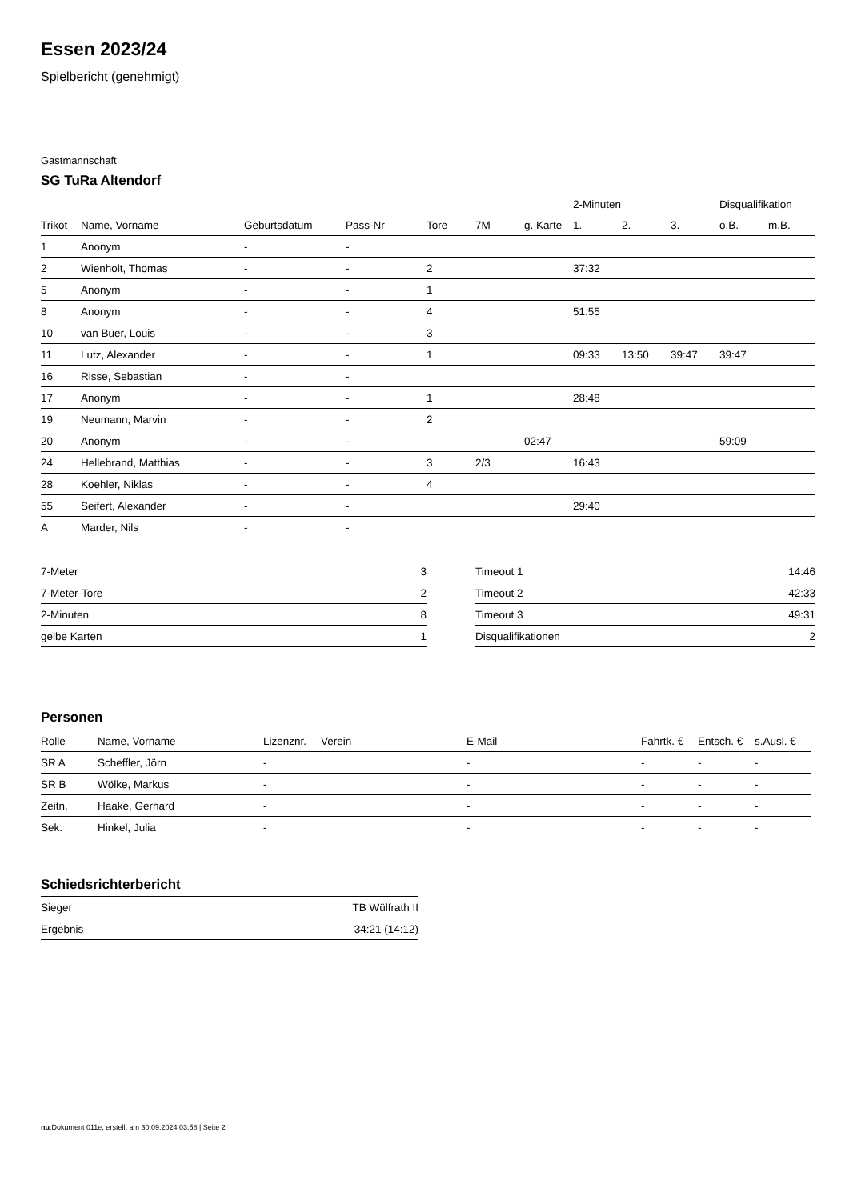Essen 2023/24
Spielbericht (genehmigt)
Gastmannschaft
SG TuRa Altendorf
| | | | | | | | 2-Minuten | | | Disqualifikation | |
| --- | --- | --- | --- | --- | --- | --- | --- | --- | --- | --- | --- |
| Trikot | Name, Vorname | Geburtsdatum | Pass-Nr | Tore | 7M | g. Karte | 1. | 2. | 3. | o.B. | m.B. |
| 1 | Anonym | - | - | | | | | | | | |
| 2 | Wienholt, Thomas | - | - | 2 | | | 37:32 | | | | |
| 5 | Anonym | - | - | 1 | | | | | | | |
| 8 | Anonym | - | - | 4 | | | 51:55 | | | | |
| 10 | van Buer, Louis | - | - | 3 | | | | | | | |
| 11 | Lutz, Alexander | - | - | 1 | | | 09:33 | 13:50 | 39:47 | 39:47 | |
| 16 | Risse, Sebastian | - | - | | | | | | | | |
| 17 | Anonym | - | - | 1 | | | 28:48 | | | | |
| 19 | Neumann, Marvin | - | - | 2 | | | | | | | |
| 20 | Anonym | - | - | | | 02:47 | | | | 59:09 | |
| 24 | Hellebrand, Matthias | - | - | 3 | 2/3 | | 16:43 | | | | |
| 28 | Koehler, Niklas | - | - | 4 | | | | | | | |
| 55 | Seifert, Alexander | - | - | | | | 29:40 | | | | |
| A | Marder, Nils | - | - | | | | | | | | |
| 7-Meter | 3 |
| 7-Meter-Tore | 2 |
| 2-Minuten | 8 |
| gelbe Karten | 1 |
| Timeout 1 | 14:46 |
| Timeout 2 | 42:33 |
| Timeout 3 | 49:31 |
| Disqualifikationen | 2 |
Personen
| Rolle | Name, Vorname | Lizenznr. | Verein | E-Mail | Fahrtk. € | Entsch. € | s.Ausl. € |
| --- | --- | --- | --- | --- | --- | --- | --- |
| SR A | Scheffler, Jörn | - | | - | - | - | - |
| SR B | Wölke, Markus | - | | - | - | - | - |
| Zeitn. | Haake, Gerhard | - | | - | - | - | - |
| Sek. | Hinkel, Julia | - | | - | - | - | - |
Schiedsrichterbericht
| Sieger | TB Wülfrath II |
| Ergebnis | 34:21 (14:12) |
nu.Dokument 011e, erstellt am 30.09.2024 03:58 | Seite 2